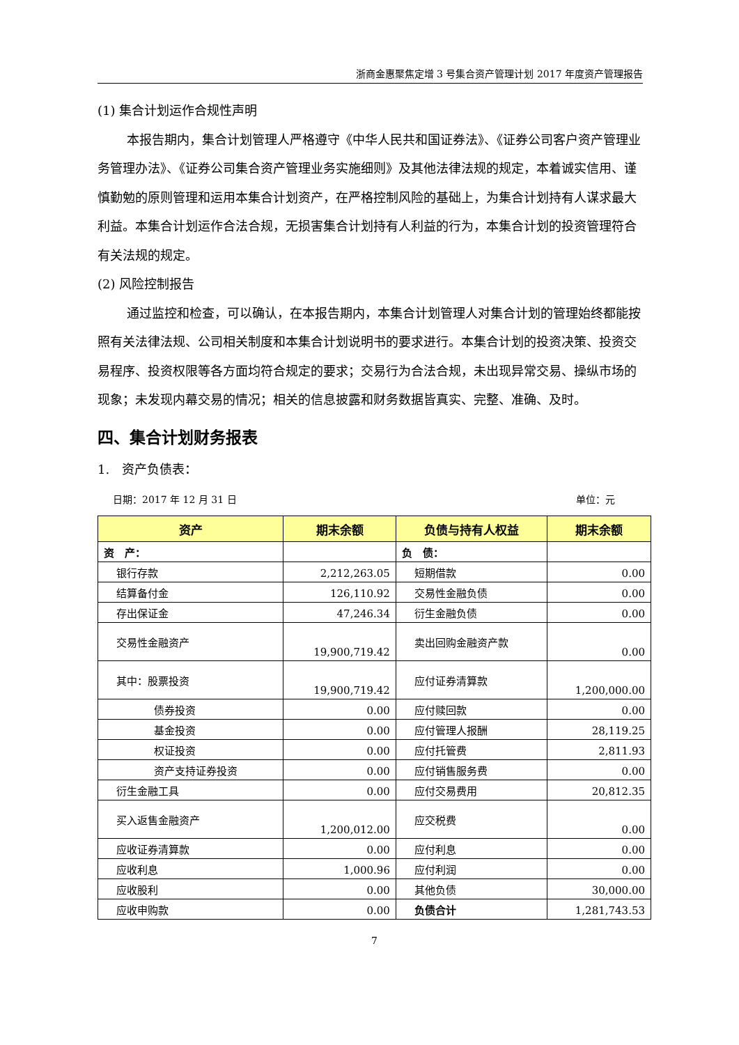浙商金惠聚焦定增 3 号集合资产管理计划 2017 年度资产管理报告
(1) 集合计划运作合规性声明
本报告期内，集合计划管理人严格遵守《中华人民共和国证券法》、《证券公司客户资产管理业务管理办法》、《证券公司集合资产管理业务实施细则》及其他法律法规的规定，本着诚实信用、谨慎勤勉的原则管理和运用本集合计划资产，在严格控制风险的基础上，为集合计划持有人谋求最大利益。本集合计划运作合法合规，无损害集合计划持有人利益的行为，本集合计划的投资管理符合有关法规的规定。
(2) 风险控制报告
通过监控和检查，可以确认，在本报告期内，本集合计划管理人对集合计划的管理始终都能按照有关法律法规、公司相关制度和本集合计划说明书的要求进行。本集合计划的投资决策、投资交易程序、投资权限等各方面均符合规定的要求；交易行为合法合规，未出现异常交易、操纵市场的现象；未发现内幕交易的情况；相关的信息披露和财务数据皆真实、完整、准确、及时。
四、集合计划财务报表
1.　资产负债表：
日期：2017 年 12 月 31 日 单位：元
| 资产 | 期末余额 | 负债与持有人权益 | 期末余额 |
| --- | --- | --- | --- |
| 资 产： | | 负 债： | |
| 银行存款 | 2,212,263.05 | 短期借款 | 0.00 |
| 结算备付金 | 126,110.92 | 交易性金融负债 | 0.00 |
| 存出保证金 | 47,246.34 | 衍生金融负债 | 0.00 |
| 交易性金融资产 | 19,900,719.42 | 卖出回购金融资产款 | 0.00 |
| 其中：股票投资 | 19,900,719.42 | 应付证券清算款 | 1,200,000.00 |
| 债券投资 | 0.00 | 应付赎回款 | 0.00 |
| 基金投资 | 0.00 | 应付管理人报酬 | 28,119.25 |
| 权证投资 | 0.00 | 应付托管费 | 2,811.93 |
| 资产支持证券投资 | 0.00 | 应付销售服务费 | 0.00 |
| 衍生金融工具 | 0.00 | 应付交易费用 | 20,812.35 |
| 买入返售金融资产 | 1,200,012.00 | 应交税费 | 0.00 |
| 应收证券清算款 | 0.00 | 应付利息 | 0.00 |
| 应收利息 | 1,000.96 | 应付利润 | 0.00 |
| 应收股利 | 0.00 | 其他负债 | 30,000.00 |
| 应收申购款 | 0.00 | 负债合计 | 1,281,743.53 |
7